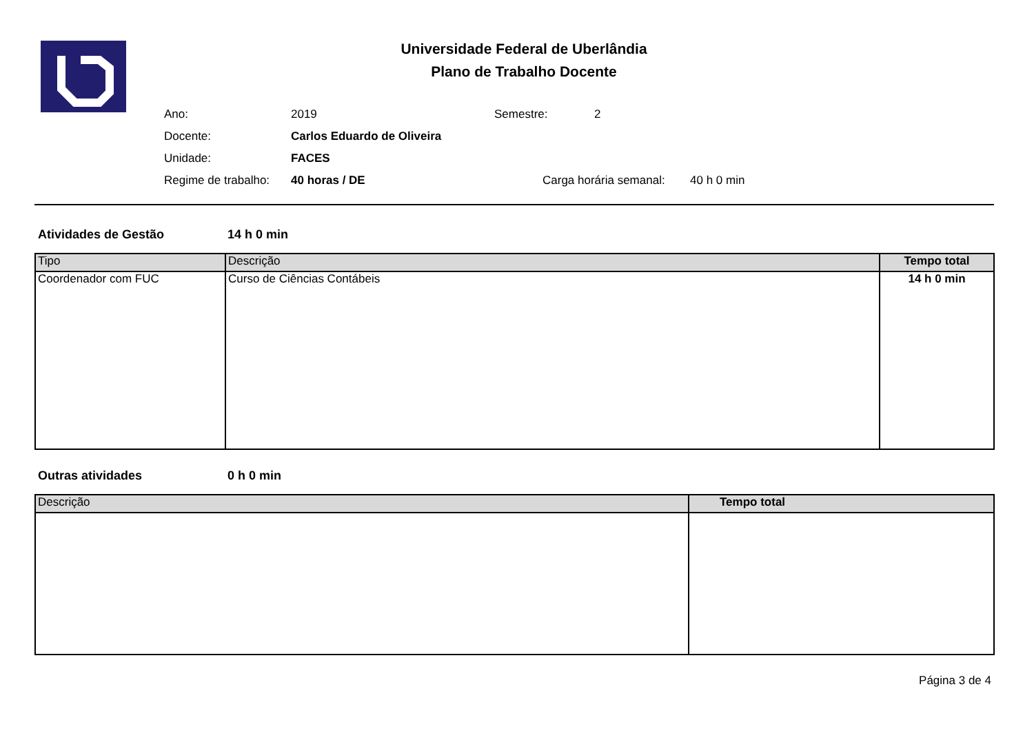Universidade Federal de Uberlândia
Plano de Trabalho Docente
Ano: 2019 Semestre: 2
Docente: Carlos Eduardo de Oliveira
Unidade: FACES
Regime de trabalho: 40 horas / DE Carga horária semanal: 40 h 0 min
Atividades de Gestão 14 h 0 min
| Tipo | Descrição | Tempo total |
| --- | --- | --- |
| Coordenador com FUC | Curso de Ciências Contábeis | 14 h 0 min |
Outras atividades 0 h 0 min
| Descrição | Tempo total |
| --- | --- |
Página 3 de 4